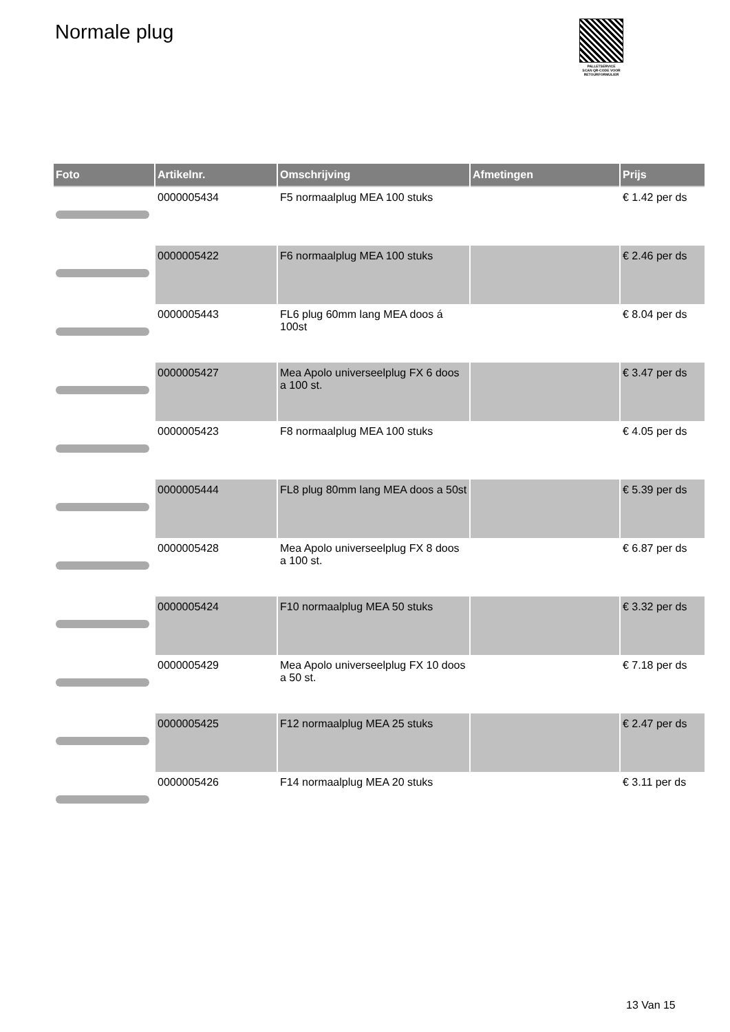Normale plug
PALLETSERVICE
SCAN QR-CODE VOOR RETOURFORMULIER
| Foto | Artikelnr. | Omschrijving | Afmetingen | Prijs |
| --- | --- | --- | --- | --- |
| | 0000005434 | F5 normaalplug MEA 100 stuks | | € 1.42 per ds |
| | 0000005422 | F6 normaalplug MEA 100 stuks | | € 2.46 per ds |
| | 0000005443 | FL6 plug 60mm lang MEA doos á 100st | | € 8.04 per ds |
| | 0000005427 | Mea Apolo universeelplug FX 6 doos a 100 st. | | € 3.47 per ds |
| | 0000005423 | F8 normaalplug MEA 100 stuks | | € 4.05 per ds |
| | 0000005444 | FL8 plug 80mm lang MEA doos a 50st | | € 5.39 per ds |
| | 0000005428 | Mea Apolo universeelplug FX 8 doos a 100 st. | | € 6.87 per ds |
| | 0000005424 | F10 normaalplug MEA 50 stuks | | € 3.32 per ds |
| | 0000005429 | Mea Apolo universeelplug FX 10 doos a 50 st. | | € 7.18 per ds |
| | 0000005425 | F12 normaalplug MEA 25 stuks | | € 2.47 per ds |
| | 0000005426 | F14 normaalplug MEA 20 stuks | | € 3.11 per ds |
13 Van 15